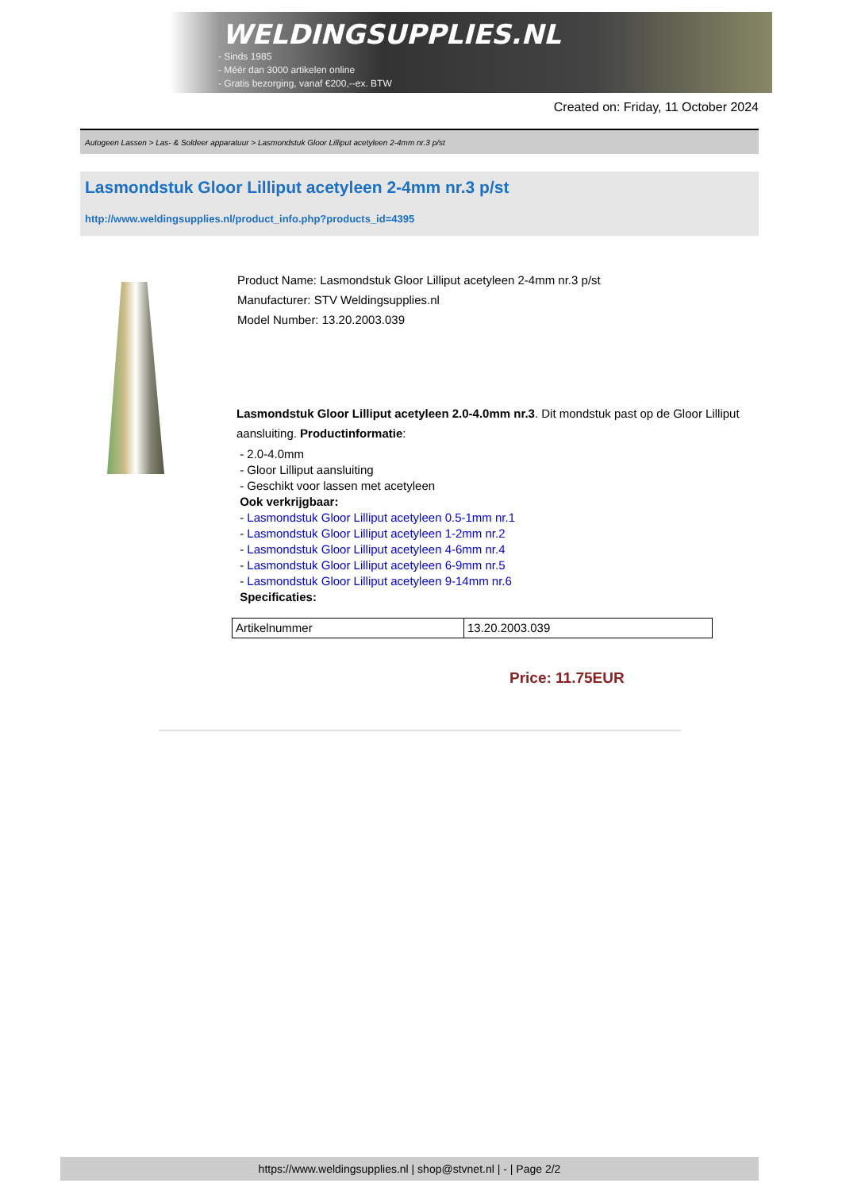WELDINGSUPPLIES.NL
- Sinds 1985
- Méér dan 3000 artikelen online
- Gratis bezorging, vanaf €200,--ex. BTW
Created on: Friday, 11 October 2024
Autogeen Lassen > Las- & Soldeer apparatuur > Lasmondstuk Gloor Lilliput acetyleen 2-4mm nr.3 p/st
Lasmondstuk Gloor Lilliput acetyleen 2-4mm nr.3 p/st
http://www.weldingsupplies.nl/product_info.php?products_id=4395
Product Name: Lasmondstuk Gloor Lilliput acetyleen 2-4mm nr.3 p/st
Manufacturer: STV Weldingsupplies.nl
Model Number: 13.20.2003.039
Lasmondstuk Gloor Lilliput acetyleen 2.0-4.0mm nr.3. Dit mondstuk past op de Gloor Lilliput aansluiting. Productinformatie:
- 2.0-4.0mm
- Gloor Lilliput aansluiting
- Geschikt voor lassen met acetyleen
Ook verkrijgbaar:
- Lasmondstuk Gloor Lilliput acetyleen 0.5-1mm nr.1
- Lasmondstuk Gloor Lilliput acetyleen 1-2mm nr.2
- Lasmondstuk Gloor Lilliput acetyleen 4-6mm nr.4
- Lasmondstuk Gloor Lilliput acetyleen 6-9mm nr.5
- Lasmondstuk Gloor Lilliput acetyleen 9-14mm nr.6
Specificaties:
| Artikelnummer | 13.20.2003.039 |
Price: 11.75EUR
https://www.weldingsupplies.nl | shop@stvnet.nl | - | Page 2/2